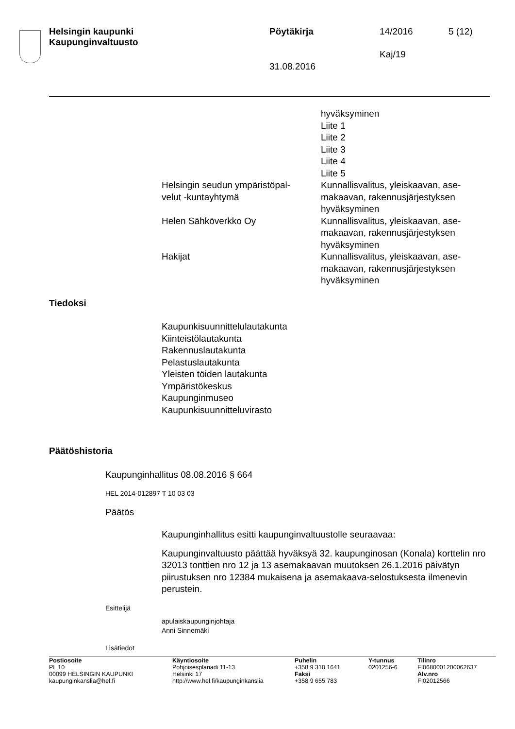Helsingin kaupunki
Kaupunginvaltuusto
Pöytäkirja 14/2016 5 (12)
Kaj/19
31.08.2016
| | hyväksyminen Liite 1 Liite 2 Liite 3 Liite 4 Liite 5 |
| Helsingin seudun ympäristöpal- velut -kuntayhtymä | Kunnallisvalitus, yleiskaavan, ase- makaavan, rakennusjärjestyksen hyväksyminen |
| Helen Sähköverkko Oy | Kunnallisvalitus, yleiskaavan, ase- makaavan, rakennusjärjestyksen hyväksyminen |
| Hakijat | Kunnallisvalitus, yleiskaavan, ase- makaavan, rakennusjärjestyksen hyväksyminen |
Tiedoksi
Kaupunkisuunnittelulautakunta
Kiinteistölautakunta
Rakennuslautakunta
Pelastuslautakunta
Yleisten töiden lautakunta
Ympäristökeskus
Kaupunginmuseo
Kaupunkisuunnitteluvirasto
Päätöshistoria
Kaupunginhallitus 08.08.2016 § 664
HEL 2014-012897 T 10 03 03
Päätös
Kaupunginhallitus esitti kaupunginvaltuustolle seuraavaa:
Kaupunginvaltuusto päättää hyväksyä 32. kaupunginosan (Konala) korttelin nro 32013 tonttien nro 12 ja 13 asemakaavan muutoksen 26.1.2016 päivätyn piirustuksen nro 12384 mukaisena ja asemakaava-selostuksesta ilmenevin perustein.
Esittelijä
apulaiskaupunginjohtaja
Anni Sinnemäki
Lisätiedot
| Postiosoite PL 10 00099 HELSINGIN KAUPUNKI kaupunginkanslia@hel.fi | Käyntiosoite Pohjoisesplanadi 11-13 Helsinki 17 http://www.hel.fi/kaupunginkanslia | Puhelin +358 9 310 1641 Faksi +358 9 655 783 | Y-tunnus 0201256-6 | Tilinro FI0680001200062637 Alv.nro FI02012566 |